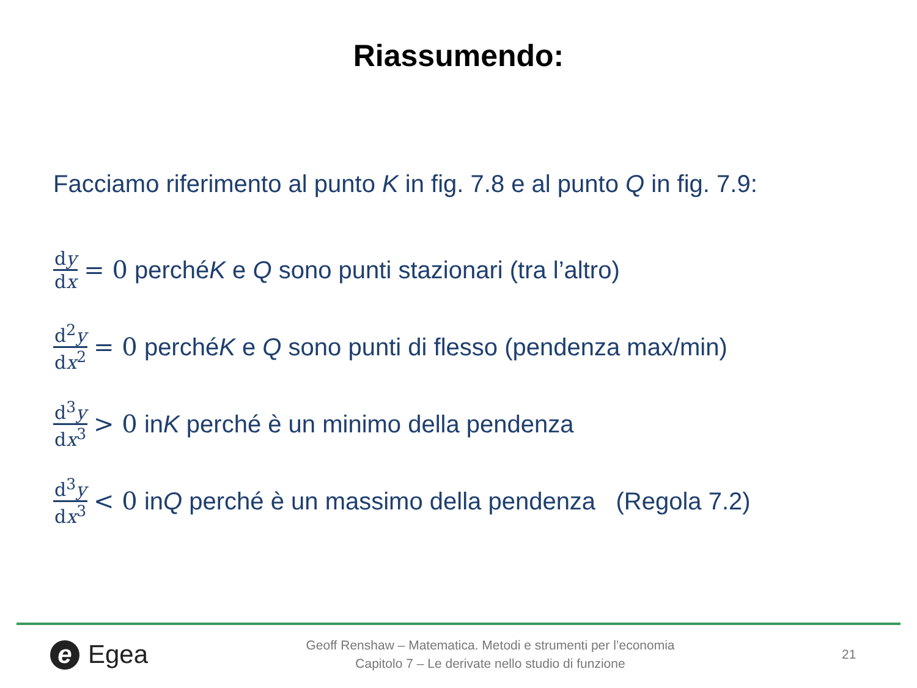Riassumendo:
Facciamo riferimento al punto K in fig. 7.8 e al punto Q in fig. 7.9:
dy dx = 0 perché K e Q sono punti stazionari (tra l’altro)
d<sup>2</sup>y dx<sup>2</sup> = 0 perché K e Q sono punti di flesso (pendenza max/min)
d<sup>3</sup>y dx<sup>3</sup> > 0 in K perché è un minimo della pendenza
d<sup>3</sup>y dx<sup>3</sup> < 0 in Q perché è un massimo della pendenza (Regola 7.2)
e Egea
Geoff Renshaw – Matematica. Metodi e strumenti per l’economia
Capitolo 7 – Le derivate nello studio di funzione
21